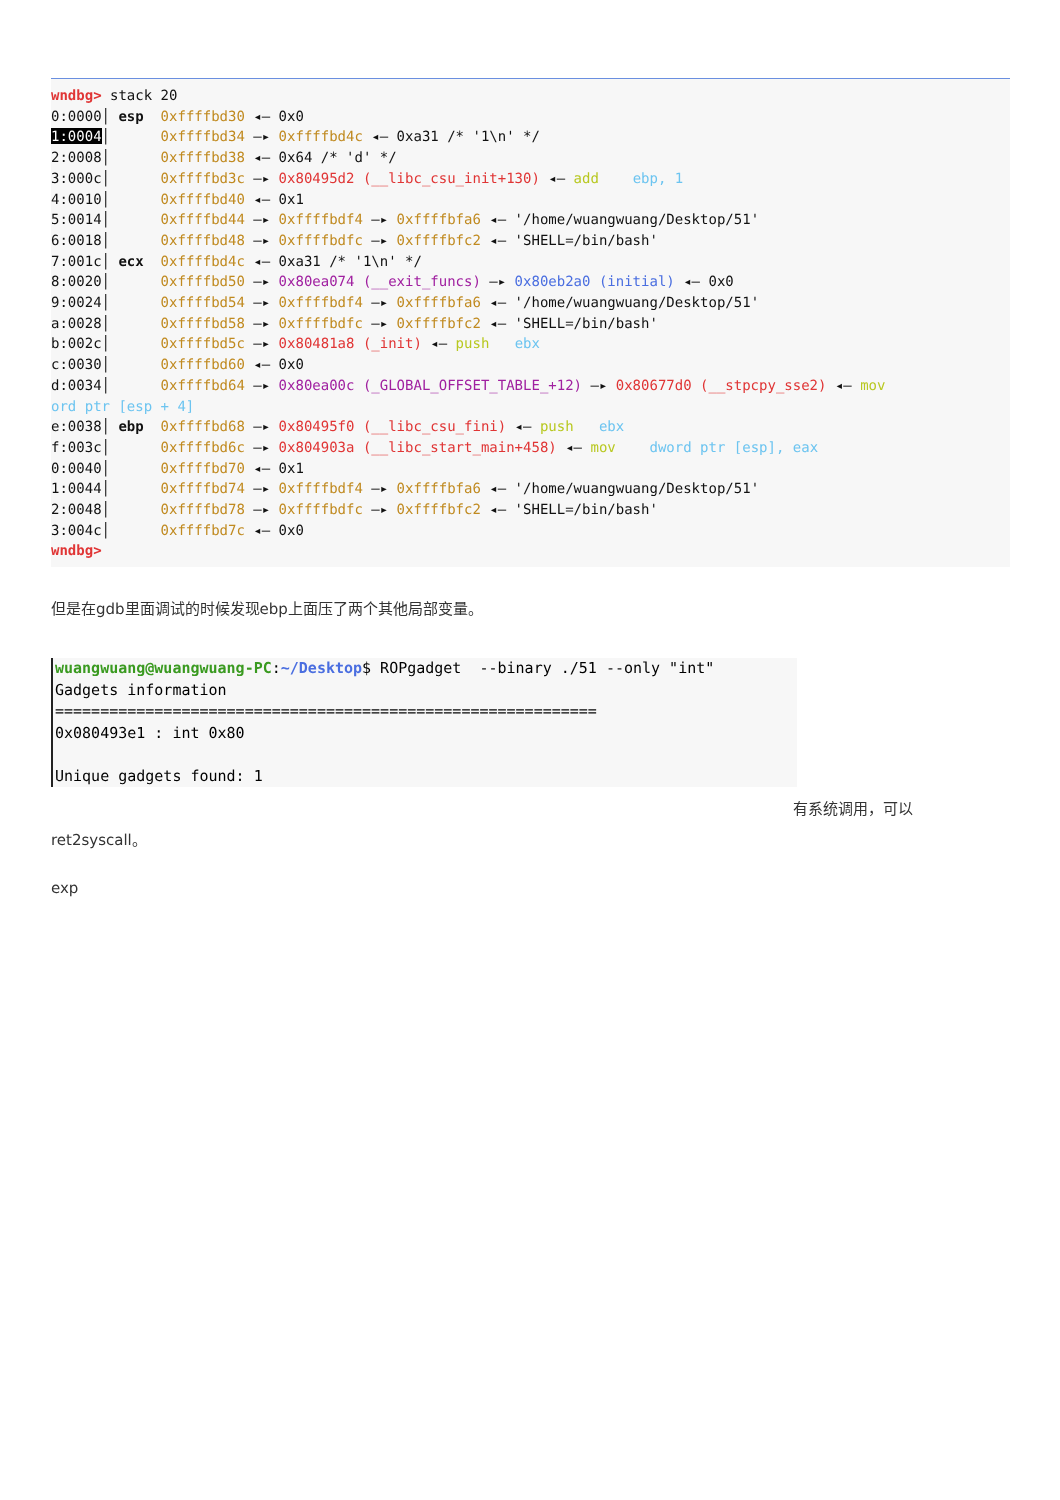wndbg> stack 20 0:0000│ esp 0xffffbd30 ◂— 0x0 1:0004│ 0xffffbd34 —▸ 0xffffbd4c ◂— 0xa31 /* '1\n' */ 2:0008│ 0xffffbd38 ◂— 0x64 /* 'd' */ 3:000c│ 0xffffbd3c —▸ 0x80495d2 (__libc_csu_init+130) ◂— add ebp, 1 4:0010│ 0xffffbd40 ◂— 0x1 5:0014│ 0xffffbd44 —▸ 0xffffbdf4 —▸ 0xffffbfa6 ◂— '/home/wuangwuang/Desktop/51' 6:0018│ 0xffffbd48 —▸ 0xffffbdfc —▸ 0xffffbfc2 ◂— 'SHELL=/bin/bash' 7:001c│ ecx 0xffffbd4c ◂— 0xa31 /* '1\n' */ 8:0020│ 0xffffbd50 —▸ 0x80ea074 (__exit_funcs) —▸ 0x80eb2a0 (initial) ◂— 0x0 9:0024│ 0xffffbd54 —▸ 0xffffbdf4 —▸ 0xffffbfa6 ◂— '/home/wuangwuang/Desktop/51' a:0028│ 0xffffbd58 —▸ 0xffffbdfc —▸ 0xffffbfc2 ◂— 'SHELL=/bin/bash' b:002c│ 0xffffbd5c —▸ 0x80481a8 (_init) ◂— push ebx c:0030│ 0xffffbd60 ◂— 0x0 d:0034│ 0xffffbd64 —▸ 0x80ea00c (_GLOBAL_OFFSET_TABLE_+12) —▸ 0x80677d0 (__stpcpy_sse2) ◂— mov ord ptr [esp + 4] e:0038│ ebp 0xffffbd68 —▸ 0x80495f0 (__libc_csu_fini) ◂— push ebx f:003c│ 0xffffbd6c —▸ 0x804903a (__libc_start_main+458) ◂— mov dword ptr [esp], eax 0:0040│ 0xffffbd70 ◂— 0x1 1:0044│ 0xffffbd74 —▸ 0xffffbdf4 —▸ 0xffffbfa6 ◂— '/home/wuangwuang/Desktop/51' 2:0048│ 0xffffbd78 —▸ 0xffffbdfc —▸ 0xffffbfc2 ◂— 'SHELL=/bin/bash' 3:004c│ 0xffffbd7c ◂— 0x0 wndbg>
但是在gdb里面调试的时候发现ebp上面压了两个其他局部变量。
wuangwuang@wuangwuang-PC:~/Desktop$ ROPgadget --binary ./51 --only "int" Gadgets information ============================================================ 0x080493e1 : int 0x80 Unique gadgets found: 1
有系统调用，可以
ret2syscall。
exp